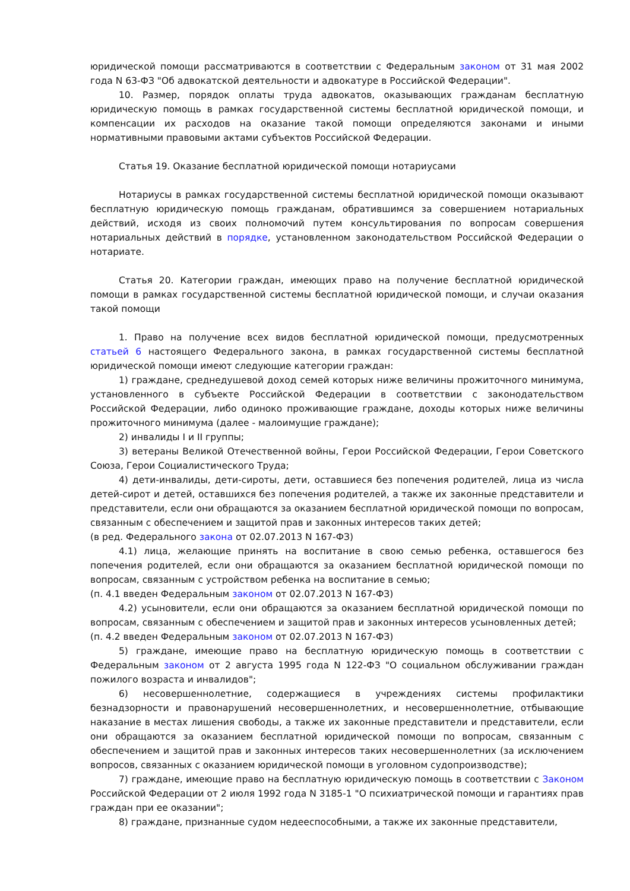юридической помощи рассматриваются в соответствии с Федеральным законом от 31 мая 2002 года N 63-ФЗ "Об адвокатской деятельности и адвокатуре в Российской Федерации".
10. Размер, порядок оплаты труда адвокатов, оказывающих гражданам бесплатную юридическую помощь в рамках государственной системы бесплатной юридической помощи, и компенсации их расходов на оказание такой помощи определяются законами и иными нормативными правовыми актами субъектов Российской Федерации.
Статья 19. Оказание бесплатной юридической помощи нотариусами
Нотариусы в рамках государственной системы бесплатной юридической помощи оказывают бесплатную юридическую помощь гражданам, обратившимся за совершением нотариальных действий, исходя из своих полномочий путем консультирования по вопросам совершения нотариальных действий в порядке, установленном законодательством Российской Федерации о нотариате.
Статья 20. Категории граждан, имеющих право на получение бесплатной юридической помощи в рамках государственной системы бесплатной юридической помощи, и случаи оказания такой помощи
1. Право на получение всех видов бесплатной юридической помощи, предусмотренных статьей 6 настоящего Федерального закона, в рамках государственной системы бесплатной юридической помощи имеют следующие категории граждан:
1) граждане, среднедушевой доход семей которых ниже величины прожиточного минимума, установленного в субъекте Российской Федерации в соответствии с законодательством Российской Федерации, либо одиноко проживающие граждане, доходы которых ниже величины прожиточного минимума (далее - малоимущие граждане);
2) инвалиды I и II группы;
3) ветераны Великой Отечественной войны, Герои Российской Федерации, Герои Советского Союза, Герои Социалистического Труда;
4) дети-инвалиды, дети-сироты, дети, оставшиеся без попечения родителей, лица из числа детей-сирот и детей, оставшихся без попечения родителей, а также их законные представители и представители, если они обращаются за оказанием бесплатной юридической помощи по вопросам, связанным с обеспечением и защитой прав и законных интересов таких детей;
(в ред. Федерального закона от 02.07.2013 N 167-ФЗ)
4.1) лица, желающие принять на воспитание в свою семью ребенка, оставшегося без попечения родителей, если они обращаются за оказанием бесплатной юридической помощи по вопросам, связанным с устройством ребенка на воспитание в семью;
(п. 4.1 введен Федеральным законом от 02.07.2013 N 167-ФЗ)
4.2) усыновители, если они обращаются за оказанием бесплатной юридической помощи по вопросам, связанным с обеспечением и защитой прав и законных интересов усыновленных детей;
(п. 4.2 введен Федеральным законом от 02.07.2013 N 167-ФЗ)
5) граждане, имеющие право на бесплатную юридическую помощь в соответствии с Федеральным законом от 2 августа 1995 года N 122-ФЗ "О социальном обслуживании граждан пожилого возраста и инвалидов";
6) несовершеннолетние, содержащиеся в учреждениях системы профилактики безнадзорности и правонарушений несовершеннолетних, и несовершеннолетние, отбывающие наказание в местах лишения свободы, а также их законные представители и представители, если они обращаются за оказанием бесплатной юридической помощи по вопросам, связанным с обеспечением и защитой прав и законных интересов таких несовершеннолетних (за исключением вопросов, связанных с оказанием юридической помощи в уголовном судопроизводстве);
7) граждане, имеющие право на бесплатную юридическую помощь в соответствии с Законом Российской Федерации от 2 июля 1992 года N 3185-1 "О психиатрической помощи и гарантиях прав граждан при ее оказании";
8) граждане, признанные судом недееспособными, а также их законные представители,